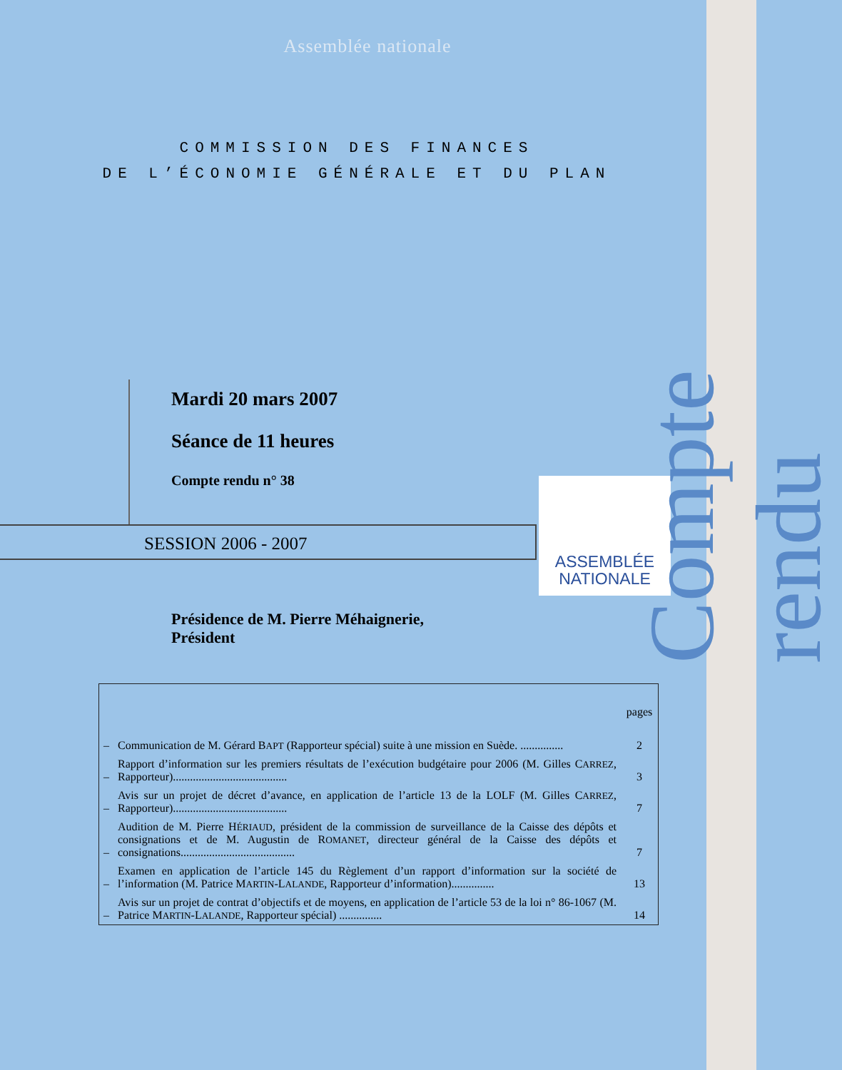Assemblée nationale
COMMISSION DES FINANCES
DE L’ÉCONOMIE GÉNÉRALE ET DU PLAN
Mardi 20 mars 2007
Séance de 11 heures
Compte rendu n° 38
SESSION 2006 - 2007
ASSEMBLÉE
NATIONALE
Présidence de M. Pierre Méhaignerie,
Président
Compte rendu
| | | pages |
| – | Communication de M. Gérard B APT (Rapporteur spécial) suite à une mission en Suède. ............... | 2 |
| – | Rapport d’information sur les premiers résultats de l’exécution budgétaire pour 2006 (M. Gilles C ARREZ , Rapporteur)........................................ | 3 |
| – | Avis sur un projet de décret d’avance, en application de l’article 13 de la LOLF (M. Gilles C ARREZ , Rapporteur)........................................ | 7 |
| – | Audition de M. Pierre H ÉRIAUD , président de la commission de surveillance de la Caisse des dépôts et consignations et de M. Augustin de R OMANET , directeur général de la Caisse des dépôts et consignations........................................ | 7 |
| – | Examen en application de l’article 145 du Règlement d’un rapport d’information sur la société de l’information (M. Patrice M ARTIN -L ALANDE , Rapporteur d’information)............... | 13 |
| – | Avis sur un projet de contrat d’objectifs et de moyens, en application de l’article 53 de la loi n° 86-1067 (M. Patrice M ARTIN -L ALANDE , Rapporteur spécial) ............... | 14 |